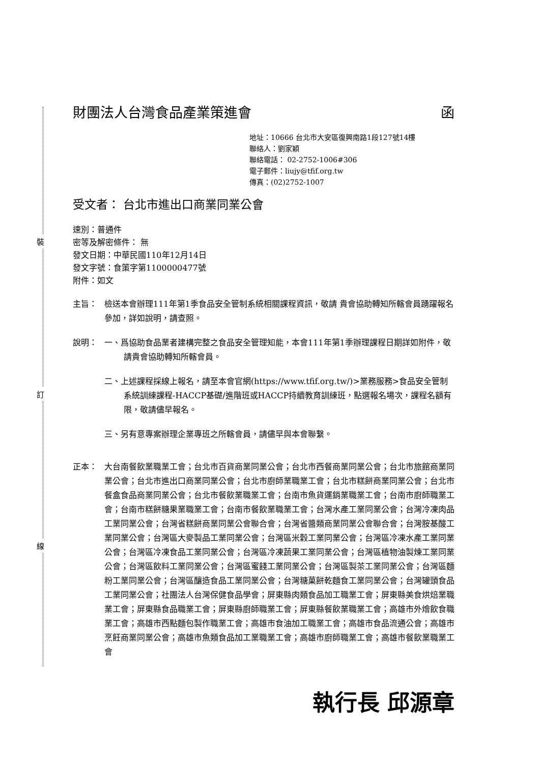裝
訂
線
財團法人台灣食品產業策進會 函
地址：10666 台北市大安區復興南路1段127號14樓
聯絡人：劉家穎
聯絡電話： 02-2752-1006#306
電子郵件：liujy@tfif.org.tw
傳真：(02)2752-1007
受文者： 台北市進出口商業同業公會
速別：普通件
密等及解密條件： 無
發文日期：中華民國110年12月14日
發文字號：食策字第1100000477號
附件：如文
主旨： 檢送本會辦理111年第1季食品安全管制系統相關課程資訊，敬請 貴會協助轉知所轄會員踴躍報名參加，詳如說明，請查照。
說明： 一、爲協助食品業者建構完整之食品安全管理知能，本會111年第1季辦理課程日期詳如附件，敬請貴會協助轉知所轄會員。
二、上述課程採線上報名，請至本會官網(https://www.tfif.org.tw/)>業務服務>食品安全管制系統訓練課程-HACCP基礎/進階班或HACCP持續教育訓練班，點選報名場次，課程名額有限，敬請儘早報名。
三、另有意專案辦理企業專班之所轄會員，請儘早與本會聯繫。
正本： 大台南餐飲業職業工會；台北市百貨商業同業公會；台北市西餐商業同業公會；台北市旅館商業同業公會；台北市進出口商業同業公會；台北市廚師業職業工會；台北市糕餅商業同業公會；台北市餐盒食品商業同業公會；台北市餐飲業職業工會；台南市魚貨運銷業職業工會；台南市廚師職業工會；台南市糕餅糖果業職業工會；台南市餐飲業職業工會；台灣水產工業同業公會；台灣冷凍肉品工業同業公會；台灣省糕餅商業同業公會聯合會；台灣省醬類商業同業公會聯合會；台灣胺基酸工業同業公會；台灣區大麥製品工業同業公會；台灣區米穀工業同業公會；台灣區冷凍水產工業同業公會；台灣區冷凍食品工業同業公會；台灣區冷凍蔬果工業同業公會；台灣區植物油製煉工業同業公會；台灣區飲料工業同業公會；台灣區蜜餞工業同業公會；台灣區製茶工業同業公會；台灣區麵粉工業同業公會；台灣區釀造食品工業同業公會；台灣糖菓餅乾麵食工業同業公會；台灣罐頭食品工業同業公會；社團法人台灣保健食品學會；屏東縣肉類食品加工職業工會；屏東縣美食烘焙業職業工會；屏東縣食品職業工會；屏東縣廚師職業工會；屏東縣餐飲業職業工會；高雄市外燴飲食職業工會；高雄市西點麵包製作職業工會；高雄市食油加工職業工會；高雄市食品流通公會；高雄市烹飪商業同業公會；高雄市魚類食品加工業職業工會；高雄市廚師職業工會；高雄市餐飲業職業工會
執行長 邱源章